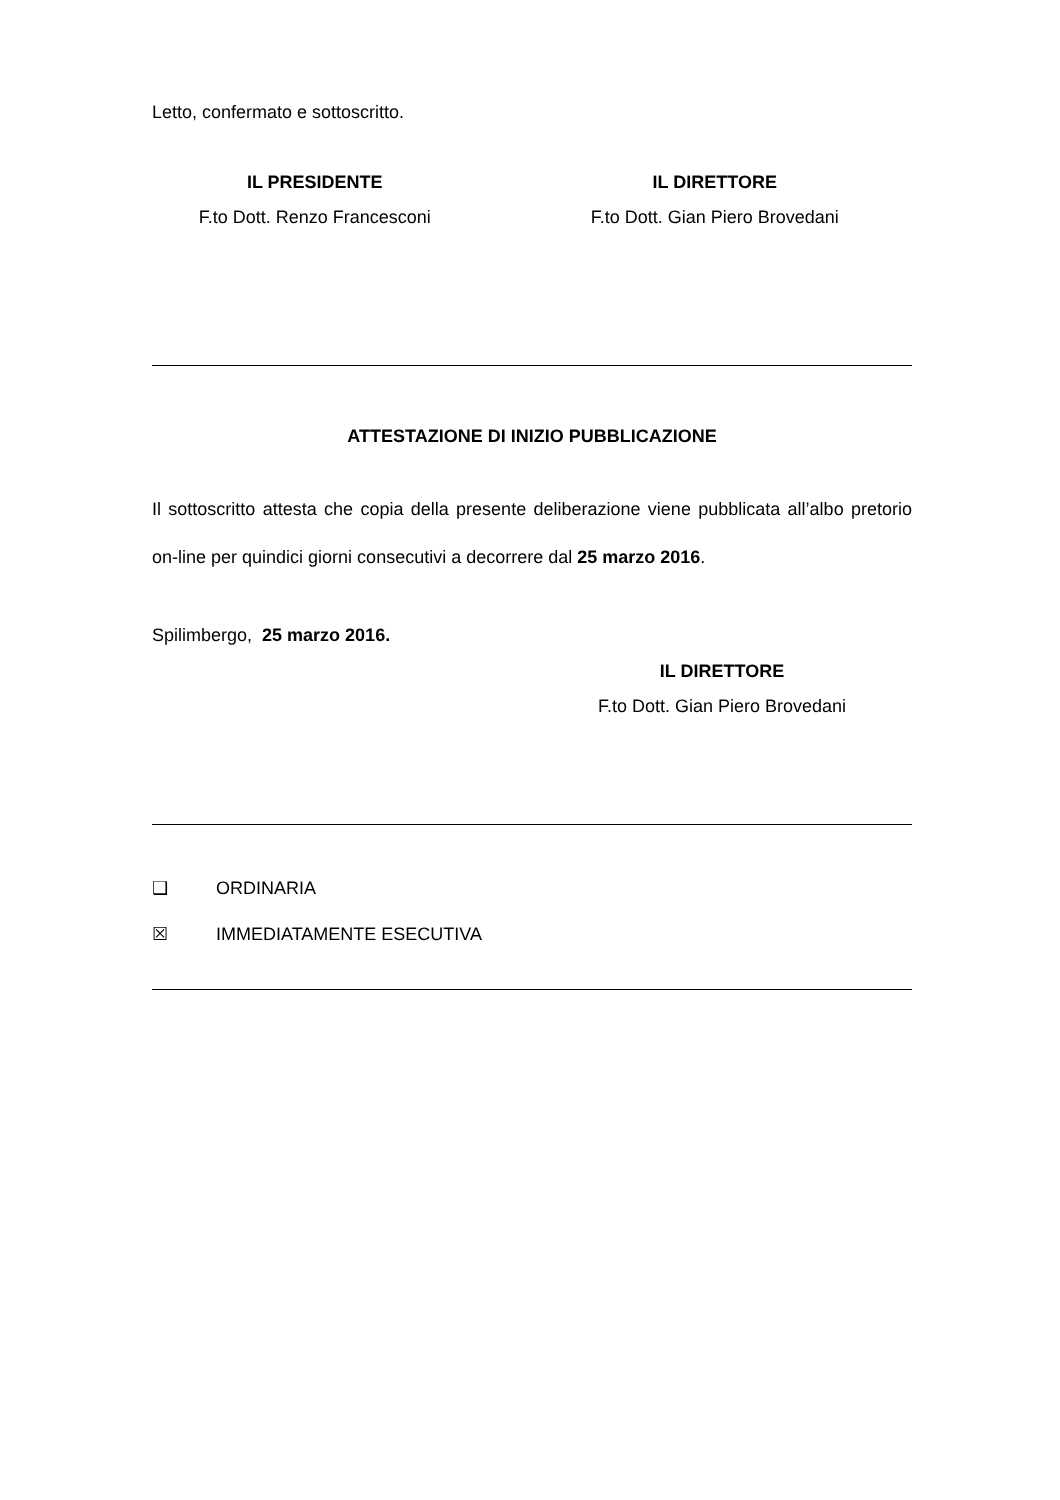Letto, confermato e sottoscritto.
IL PRESIDENTE
F.to Dott. Renzo Francesconi
IL DIRETTORE
F.to Dott. Gian Piero Brovedani
ATTESTAZIONE DI INIZIO PUBBLICAZIONE
Il sottoscritto attesta che copia della presente deliberazione viene pubblicata all’albo pretorio on-line per quindici giorni consecutivi a decorrere dal 25 marzo 2016.
Spilimbergo, 25 marzo 2016.
IL DIRETTORE
F.to Dott. Gian Piero Brovedani
❑ ORDINARIA
☒ IMMEDIATAMENTE ESECUTIVA